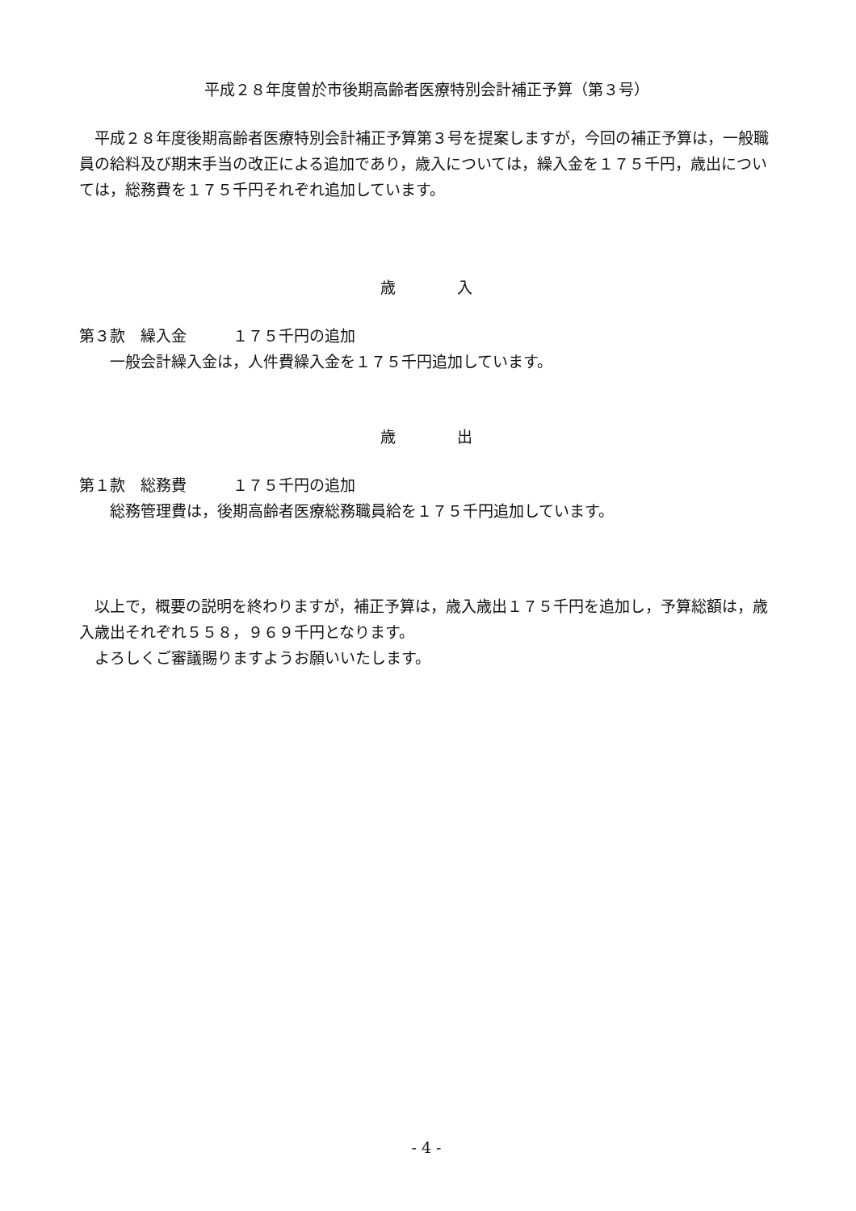平成２８年度曽於市後期高齢者医療特別会計補正予算（第３号）
　平成２８年度後期高齢者医療特別会計補正予算第３号を提案しますが，今回の補正予算は，一般職員の給料及び期末手当の改正による追加であり，歳入については，繰入金を１７５千円，歳出については，総務費を１７５千円それぞれ追加しています。
歳　　　　入
第３款　繰入金　　　１７５千円の追加
　　一般会計繰入金は，人件費繰入金を１７５千円追加しています。
歳　　　　出
第１款　総務費　　　１７５千円の追加
　　総務管理費は，後期高齢者医療総務職員給を１７５千円追加しています。
　以上で，概要の説明を終わりますが，補正予算は，歳入歳出１７５千円を追加し，予算総額は，歳入歳出それぞれ５５８，９６９千円となります。
　よろしくご審議賜りますようお願いいたします。
- 4 -